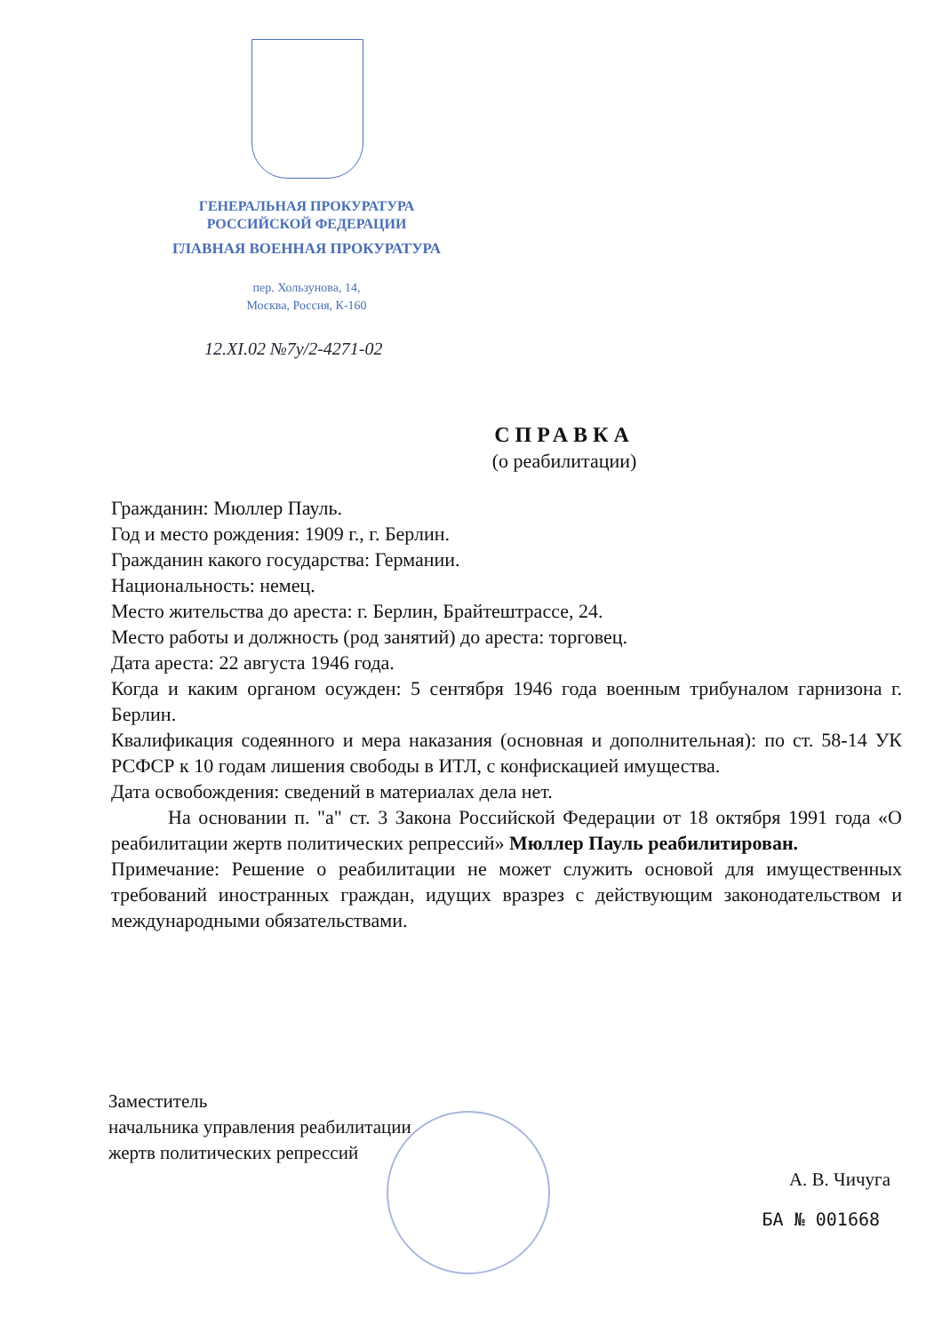ГЕНЕРАЛЬНАЯ ПРОКУРАТУРА
РОССИЙСКОЙ ФЕДЕРАЦИИ
ГЛАВНАЯ ВОЕННАЯ ПРОКУРАТУРА
пер. Хользунова, 14,
Москва, Россия, К-160
12.XI.02 №7у/2-4271-02
СПРАВКА
(о реабилитации)
Гражданин: Мюллер Пауль.
Год и место рождения: 1909 г., г. Берлин.
Гражданин какого государства: Германии.
Национальность: немец.
Место жительства до ареста: г. Берлин, Брайтештрассе, 24.
Место работы и должность (род занятий) до ареста: торговец.
Дата ареста: 22 августа 1946 года.
Когда и каким органом осужден: 5 сентября 1946 года военным трибуналом гарнизона г. Берлин.
Квалификация содеянного и мера наказания (основная и дополнительная): по ст. 58-14 УК РСФСР к 10 годам лишения свободы в ИТЛ, с конфискацией имущества.
Дата освобождения: сведений в материалах дела нет.
На основании п. "а" ст. 3 Закона Российской Федерации от 18 октября 1991 года «О реабилитации жертв политических репрессий» Мюллер Пауль реабилитирован.
Примечание: Решение о реабилитации не может служить основой для имущественных требований иностранных граждан, идущих вразрез с действующим законодательством и международными обязательствами.
Заместитель
начальника управления реабилитации
жертв политических репрессий
А. В. Чичуга
БА № 001668